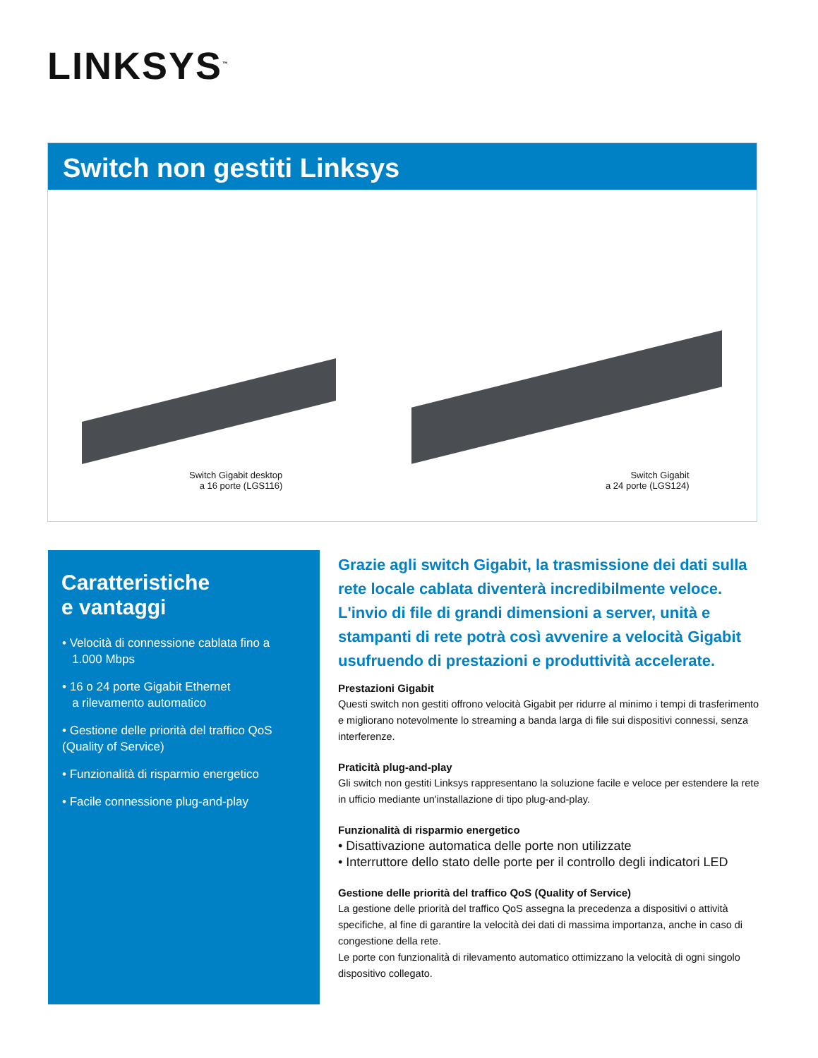LINKSYS<sup>™</sup>
Switch non gestiti Linksys
Switch Gigabit desktop
a 16 porte (LGS116)
Switch Gigabit
a 24 porte (LGS124)
Caratteristiche
e vantaggi
• Velocità di connessione cablata fino a
1.000 Mbps
• 16 o 24 porte Gigabit Ethernet
a rilevamento automatico
• Gestione delle priorità del traffico QoS
(Quality of Service)
• Funzionalità di risparmio energetico
• Facile connessione plug-and-play
Grazie agli switch Gigabit, la trasmissione dei dati sulla rete locale cablata diventerà incredibilmente veloce. L'invio di file di grandi dimensioni a server, unità e stampanti di rete potrà così avvenire a velocità Gigabit usufruendo di prestazioni e produttività accelerate.
Prestazioni Gigabit
Questi switch non gestiti offrono velocità Gigabit per ridurre al minimo i tempi di trasferimento e migliorano notevolmente lo streaming a banda larga di file sui dispositivi connessi, senza interferenze.
Praticità plug-and-play
Gli switch non gestiti Linksys rappresentano la soluzione facile e veloce per estendere la rete in ufficio mediante un'installazione di tipo plug-and-play.
Funzionalità di risparmio energetico
• Disattivazione automatica delle porte non utilizzate
• Interruttore dello stato delle porte per il controllo degli indicatori LED
Gestione delle priorità del traffico QoS (Quality of Service)
La gestione delle priorità del traffico QoS assegna la precedenza a dispositivi o attività specifiche, al fine di garantire la velocità dei dati di massima importanza, anche in caso di congestione della rete.
Le porte con funzionalità di rilevamento automatico ottimizzano la velocità di ogni singolo dispositivo collegato.